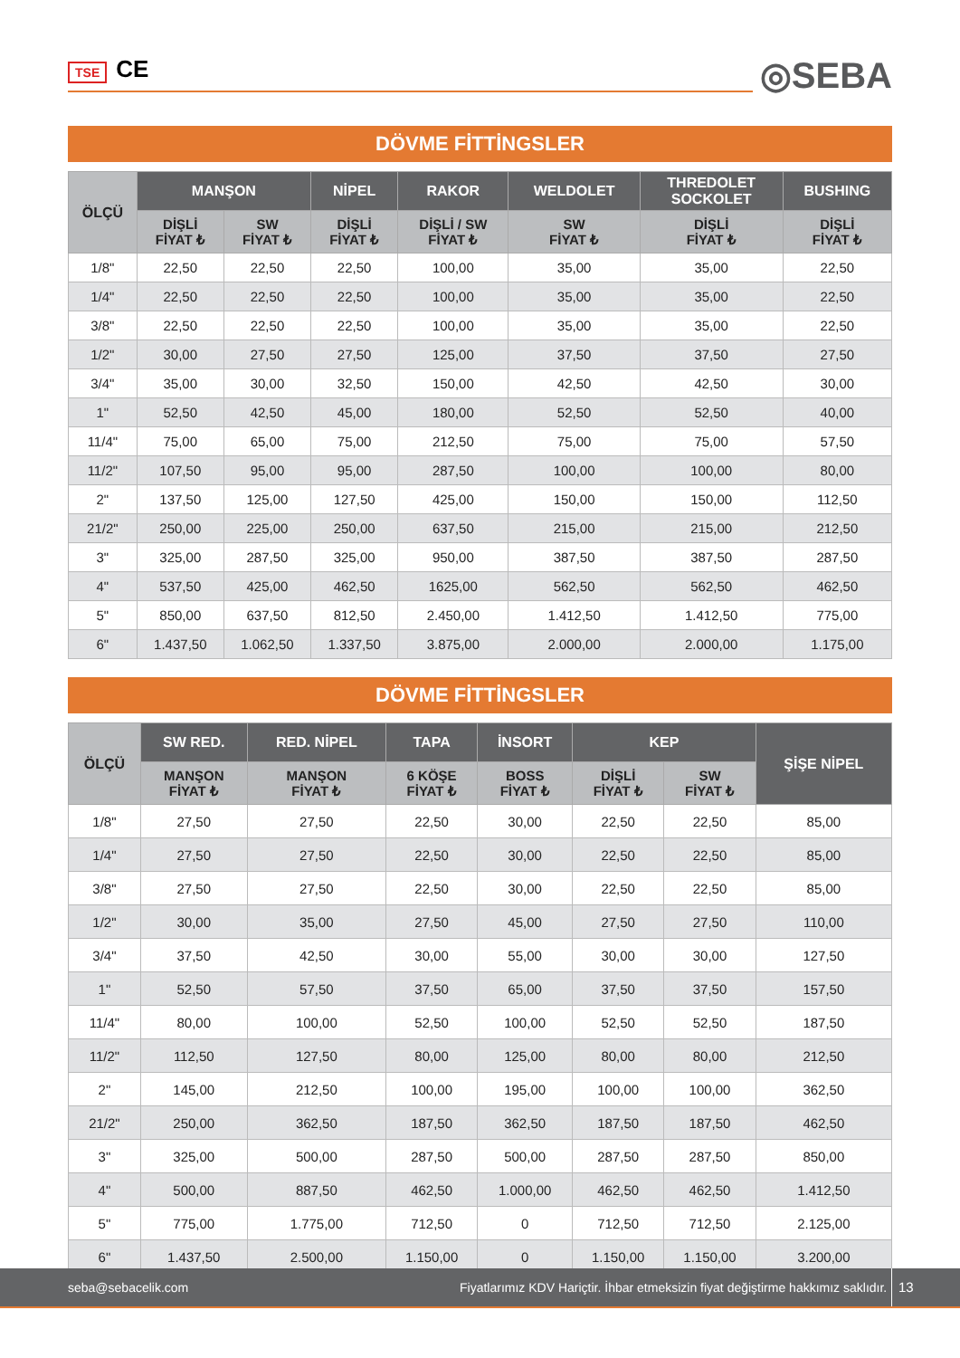TSE CE
◎SEBA
DÖVME FİTTİNGSLER
| ÖLÇÜ | MANŞON | | NİPEL | RAKOR | WELDOLET | THREDOLET SOCKOLET | BUSHING |
| --- | --- | --- | --- | --- | --- | --- | --- |
| | DİŞLİ FİYAT ₺ | SW FİYAT ₺ | DİŞLİ FİYAT ₺ | DİŞLİ / SW FİYAT ₺ | SW FİYAT ₺ | DİŞLİ FİYAT ₺ | DİŞLİ FİYAT ₺ |
| 1/8" | 22,50 | 22,50 | 22,50 | 100,00 | 35,00 | 35,00 | 22,50 |
| 1/4" | 22,50 | 22,50 | 22,50 | 100,00 | 35,00 | 35,00 | 22,50 |
| 3/8" | 22,50 | 22,50 | 22,50 | 100,00 | 35,00 | 35,00 | 22,50 |
| 1/2" | 30,00 | 27,50 | 27,50 | 125,00 | 37,50 | 37,50 | 27,50 |
| 3/4" | 35,00 | 30,00 | 32,50 | 150,00 | 42,50 | 42,50 | 30,00 |
| 1" | 52,50 | 42,50 | 45,00 | 180,00 | 52,50 | 52,50 | 40,00 |
| 11/4" | 75,00 | 65,00 | 75,00 | 212,50 | 75,00 | 75,00 | 57,50 |
| 11/2" | 107,50 | 95,00 | 95,00 | 287,50 | 100,00 | 100,00 | 80,00 |
| 2" | 137,50 | 125,00 | 127,50 | 425,00 | 150,00 | 150,00 | 112,50 |
| 21/2" | 250,00 | 225,00 | 250,00 | 637,50 | 215,00 | 215,00 | 212,50 |
| 3" | 325,00 | 287,50 | 325,00 | 950,00 | 387,50 | 387,50 | 287,50 |
| 4" | 537,50 | 425,00 | 462,50 | 1625,00 | 562,50 | 562,50 | 462,50 |
| 5" | 850,00 | 637,50 | 812,50 | 2.450,00 | 1.412,50 | 1.412,50 | 775,00 |
| 6" | 1.437,50 | 1.062,50 | 1.337,50 | 3.875,00 | 2.000,00 | 2.000,00 | 1.175,00 |
DÖVME FİTTİNGSLER
| ÖLÇÜ | SW RED. | RED. NİPEL | TAPA | İNSORT | KEP | | ŞİŞE NİPEL |
| --- | --- | --- | --- | --- | --- | --- | --- |
| | MANŞON FİYAT ₺ | MANŞON FİYAT ₺ | 6 KÖŞE FİYAT ₺ | BOSS FİYAT ₺ | DİŞLİ FİYAT ₺ | SW FİYAT ₺ | |
| 1/8" | 27,50 | 27,50 | 22,50 | 30,00 | 22,50 | 22,50 | 85,00 |
| 1/4" | 27,50 | 27,50 | 22,50 | 30,00 | 22,50 | 22,50 | 85,00 |
| 3/8" | 27,50 | 27,50 | 22,50 | 30,00 | 22,50 | 22,50 | 85,00 |
| 1/2" | 30,00 | 35,00 | 27,50 | 45,00 | 27,50 | 27,50 | 110,00 |
| 3/4" | 37,50 | 42,50 | 30,00 | 55,00 | 30,00 | 30,00 | 127,50 |
| 1" | 52,50 | 57,50 | 37,50 | 65,00 | 37,50 | 37,50 | 157,50 |
| 11/4" | 80,00 | 100,00 | 52,50 | 100,00 | 52,50 | 52,50 | 187,50 |
| 11/2" | 112,50 | 127,50 | 80,00 | 125,00 | 80,00 | 80,00 | 212,50 |
| 2" | 145,00 | 212,50 | 100,00 | 195,00 | 100,00 | 100,00 | 362,50 |
| 21/2" | 250,00 | 362,50 | 187,50 | 362,50 | 187,50 | 187,50 | 462,50 |
| 3" | 325,00 | 500,00 | 287,50 | 500,00 | 287,50 | 287,50 | 850,00 |
| 4" | 500,00 | 887,50 | 462,50 | 1.000,00 | 462,50 | 462,50 | 1.412,50 |
| 5" | 775,00 | 1.775,00 | 712,50 | 0 | 712,50 | 712,50 | 2.125,00 |
| 6" | 1.437,50 | 2.500,00 | 1.150,00 | 0 | 1.150,00 | 1.150,00 | 3.200,00 |
seba@sebacelik.com Fiyatlarımız KDV Hariçtir. İhbar etmeksizin fiyat değiştirme hakkımız saklıdır. 13